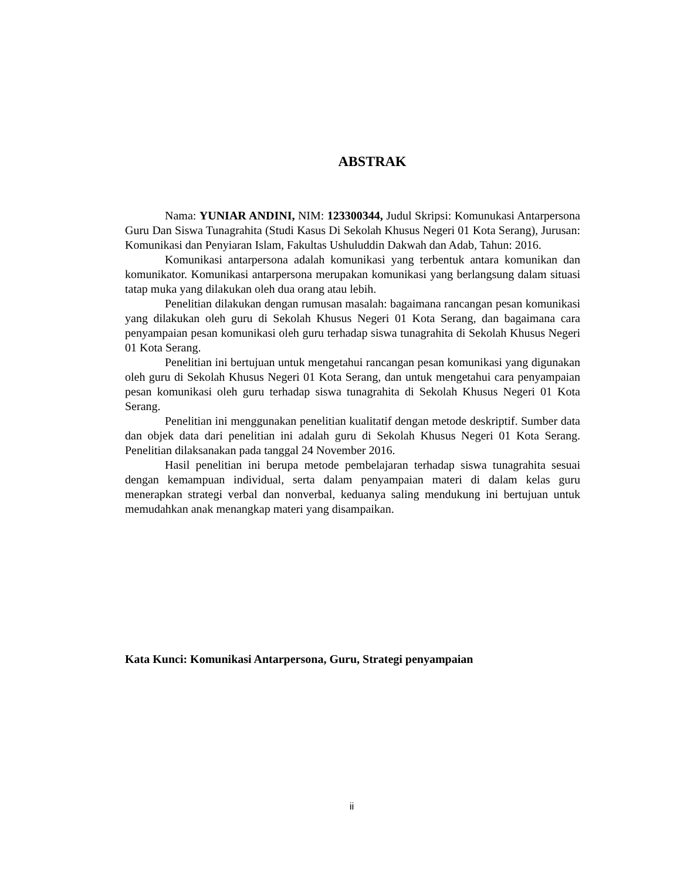ABSTRAK
Nama: YUNIAR ANDINI, NIM: 123300344, Judul Skripsi: Komunukasi Antarpersona Guru Dan Siswa Tunagrahita (Studi Kasus Di Sekolah Khusus Negeri 01 Kota Serang), Jurusan: Komunikasi dan Penyiaran Islam, Fakultas Ushuluddin Dakwah dan Adab, Tahun: 2016.
Komunikasi antarpersona adalah komunikasi yang terbentuk antara komunikan dan komunikator. Komunikasi antarpersona merupakan komunikasi yang berlangsung dalam situasi tatap muka yang dilakukan oleh dua orang atau lebih.
Penelitian dilakukan dengan rumusan masalah: bagaimana rancangan pesan komunikasi yang dilakukan oleh guru di Sekolah Khusus Negeri 01 Kota Serang, dan bagaimana cara penyampaian pesan komunikasi oleh guru terhadap siswa tunagrahita di Sekolah Khusus Negeri 01 Kota Serang.
Penelitian ini bertujuan untuk mengetahui rancangan pesan komunikasi yang digunakan oleh guru di Sekolah Khusus Negeri 01 Kota Serang, dan untuk mengetahui cara penyampaian pesan komunikasi oleh guru terhadap siswa tunagrahita di Sekolah Khusus Negeri 01 Kota Serang.
Penelitian ini menggunakan penelitian kualitatif dengan metode deskriptif. Sumber data dan objek data dari penelitian ini adalah guru di Sekolah Khusus Negeri 01 Kota Serang. Penelitian dilaksanakan pada tanggal 24 November 2016.
Hasil penelitian ini berupa metode pembelajaran terhadap siswa tunagrahita sesuai dengan kemampuan individual, serta dalam penyampaian materi di dalam kelas guru menerapkan strategi verbal dan nonverbal, keduanya saling mendukung ini bertujuan untuk memudahkan anak menangkap materi yang disampaikan.
Kata Kunci: Komunikasi Antarpersona, Guru, Strategi penyampaian
ii